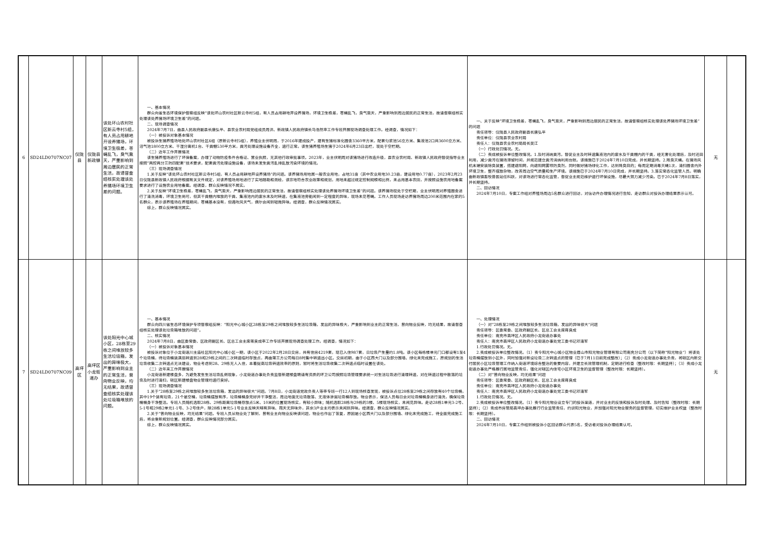| 6 | SD24LD0707NC07 | 仪陇县 | 仪陇县新政镇 | 该处环山农村社区新云寺村5组，有人员占用耕地开设养猪场，环境卫生极差，苍蝇乱飞，臭气熏天，严重影响到周边居民的正常生活，故请督查组核实处理该处养猪场环境卫生差的问题。 | 一、基本情况 群众向省生态环境保护督察组反映“该处环山农村社区新云寺村5组，有人员占用耕地开设养猪场，环境卫生极差，苍蝇乱飞，臭气熏天，严重影响到周边居民的正常生活，故请督察组核实处理该处养猪场环境卫生差”的问题。 二、现场调查情况 2024年7月7日，由县人民政府副县长唐弘平、县农业农村局党组成员周洪、新政镇人民政府镇长马浩然率工作专班开展现场调查处理工作。经调查，情况如下： （一）被投诉对象基本情况 被投诉生猪养殖场地处环山农村社区4组（原新云寺村5组），养殖业主伏明周，于2016年建成投产，建有生猪标准化圈舍3360平方米，配套匀浆池56立方米、集液池2口共3600立方米、沼气池1800立方米、干湿分离机1台、干粪棚530平方米，粪污处理设施设备齐全，运行正常。该生猪养殖场生猪于2024年6月23日出栏，现处于空栏期。 （二）近年工作开展情况 该生猪养殖场进行了环保备案，办理了动物防疫条件合格证、营业执照，无其他行政审批事项。2023年，业主伏明周对该猪场进行改造升级，县农业农村局、新政镇人民政府督促指导业主按照“两控两分三防四配套”技术要求，配套粪污处理设施设备，该场未发生粪污乱排乱放污染环境的情况。 （三）现场调查情况 1.关于反映“该处环山农村社区新云寺村5组，有人员占用耕地开设养猪场”的问题。该养猪场用地属一般农业用地，占地31亩（其中农业用地30.23亩，建设用地0.77亩），2023年2月23日仪陇县新政镇人民政府根据有关文件规定，对该养殖场用地进行了实地踏勘和测绘，该宗地符合农业政策和规划，用地未超过规定控制规模和比例，未占用基本农田，并按照设施农用地备案要求进行了设施农业用地备案。经调查，群众反映情况不属实。 2.关于反映“环境卫生极差，苍蝇乱飞，臭气熏天，严重影响周边居民的正常生活，故请督察组核实处理该处养猪场环境卫生差”的问题。该养猪场现处于空栏期，业主伏明周对养殖圈舍进行了清洗消毒，环境卫生尚可，但其干粪棚内堆放的干粪、集液池内的废水未及时转运，在集液池旁能闻到一定程度的异味，现场未见苍蝇。工作人员现场走访养猪场周边200米范围内在家的5名群众，表示该养殖场在养殖期间，苍蝇基本没有，但遇吹风天气，偶尔会闻到轻微异味。经调查，群众反映情况属实。 综上，群众反映情况属实。 | 一、关于反映“环境卫生极差，苍蝇乱飞，臭气熏天，严重影响到周边居民的正常生活，故请督察组核实处理该处养猪场环境卫生差”的问题 责任领导：仪陇县人民政府副县长唐弘平 责任单位：仪陇县农业农村局 责任人：仪陇县农业农村局局长吴江 （一）行政处罚情况。无。 （二）责成被投诉单位整改情况。1.及时消纳粪污。督促业主及时转运集液池内的废水及干粪棚内的干粪，经无害化处理后，及时还田利用，减少粪污在猪场滞留时间，并规范建立粪污消纳利用台账。该措施已于2024年7月10日完成，并长期坚持。2.降臭灭蝇。在猪场风机末端安装除臭装置，搭建遮阳网，向遮阳网雾喷防臭剂，同时做好猪场绿化工作，达到降臭目的；每周定期消毒灭蝇1次，清扫圈舍内外环境卫生，整齐摆放杂物，改善周边空气质量和生产环境。该措施已于2024年7月10日完成，并长期坚持。3.落实常态化监管人员。明确由新政镇畜牧兽医站任科跃，对该场进行常态化监管，督促业主规范维护运行环保设施，尽最大努力减少污染。已于2024年7月8日落实，并长期坚持。 二、回访情况 2024年7月10日，专案工作组对养殖场周边5名群众进行回访，对信访件办理情况进行告知，走访群众对投诉办理结果表示认可。 | 无 | |
| 7 | SD24LD0707NC09 | 高坪区 | 高坪区小龙街道办 | 该处阳光中心城小区，28栋至29栋之间堆放较多生活垃圾箱，发出的异味极大，严重影响到业主的正常生活，曾向物业反映，均无结果，故请督查组核实处理该处垃圾箱堆放的问题。 | 一、基本情况 群众向四川省生态环境保护专项督察组反映：“阳光中心城小区28栋至29栋之间堆放较多生活垃圾箱，发出的异味极大，严重影响到业主的正常生活，曾向物业反映，均无结果，故请督查组核实处理该处垃圾箱堆放的问题”。 二、核实情况 2024年7月8日，由区委常委、区政府副区长、区总工会主席蒋良成率工作专班开展现场调查处理工作。经调查，情况如下： （一）被投诉对象基本情况 被投诉对象位于小龙街道川主庙社区阳光中心城小区一期，该小区于2022年2月28日交房，共有住房4219套，现已入住987套，日垃圾产生量约1.8吨。该小区每栋楼单元门口都设有1至4个垃圾桶，待垃圾桶装满后转运到28和29栋之间的二次转运临时存放点，再由第三方公司每日8时集中转运出小区。交房初期，由于小区西大门以及部分围墙、绿化未完成施工，原规划的生活垃圾收集二次转运点无法建设，物业考虑到28、29栋无人入住，本着提高垃圾转运效率的原则，暂时将生活垃圾收集二次转运点临时设置在该处。 （二）近年来工作开展情况 小龙街道新建楼盘多，为避免发生生活垃圾乱倒现象，小龙街道办事处负责监督新建楼盘聘请有资质的环卫公司按照垃圾管理要求统一对生活垃圾进行清理转运，对在转运过程中散落的垃圾及时进行清扫，辖区新建楼盘物业管理均运行良好。 （三）现场调查情况 1.关于“28栋至29栋之间堆放较多生活垃圾箱，发出的异味很大”问题。7月8日，小龙街道党政负责人等率专班一行12人到现场核查发现，被投诉点位28栋至29栋之间存放有40个垃圾桶，其中19个装有垃圾，21个是空桶，垃圾桶摆放有序，垃圾桶桶身完好并干净整洁，周边地面无垃圾散落、无液体渗漏垃圾桶存放。物业表示，保洁人员每日会对垃圾桶桶身进行清洗，确保垃圾桶桶身干净整洁。专班人员随机选取28栋、29栋距离垃圾桶存放点5米、10米的位置现场核实，有较小异味；随机选取28栋与29栋的3楼、5楼现场核实，未闻见异味。走访28栋1单元3-2号、5-1号和29栋2单元1-1号、3-2号住户，除28栋1单元5-1号业主反映天晴有异味、雨天无异味外，其余3户业主均表示未闻到异味。经调查，群众反映情况属实。 2.关于“曾向物业反映，均无结果”问题。专班人员从物业处了解到，曾有业主向物业反映该问题，物业也作出了答复，原因是小区西大门以及部分围墙、绿化未完成施工，待全面完成施工后，将会重新规划位置。经调查，群众反映情况部分属实。 综上，群众反映情况属实。 | 一、处理情况 （一）对“28栋至29栋之间堆放较多生活垃圾箱，发出的异味很大”问题 责任领导：区委常委、区政府副区长、区总工会主席蒋良成 责任单位：南充市高坪区人民政府小龙街道办事处 责任人：南充市高坪区人民政府小龙街道办事处党工委书记邓清军 1.行政处罚情况。无。 2.责成被投诉单位整改情况。（1）责令阳光中心城小区物业眉山市阳光物业管理有限公司南充分公司（以下简称“阳光物业”）将该处垃圾桶摆放到小区外，同时加强对新设垃圾二次转运点的管理（已于7月11日前完成整改）；（2）责成小龙街道办事处负责，将辖区内新交付居民小区垃圾管理工作纳入街道环境综合整治的重要内容，并建立长效管理机制，定期进行检查（整改时限：长期坚持）；（3）责成小龙街道办事处严格履行属地监管责任，强化对辖区内住宅小区环境卫生的监督管理（整改时限：长期坚持）。 （二）对“曾向物业反映，均无结果”问题 责任领导：区委常委、区政府副区长、区总工会主席蒋良成 责任单位：南充市高坪区人民政府小龙街道办事处 责任人：南充市高坪区人民政府小龙街道办事处党工委书记邓清军 1.行政处罚情况。无。 2.责成被投诉单位整改情况。（1）责令阳光物业设立专门的投诉渠道，并对业主的反馈和投诉及时处理、及时告知（整改时限：长期坚持）；（2）责成市房管局高坪办事处履行行业监管责任，约谈阳光物业，并加强对阳光物业服务的监督管理，切实维护业主权益（整改时限：长期坚持）。 二、回访情况 2024年7月10日，专案工作组到被投诉小区回访群众代表5名，受访者对投诉办理结果认可。 | 无 | |